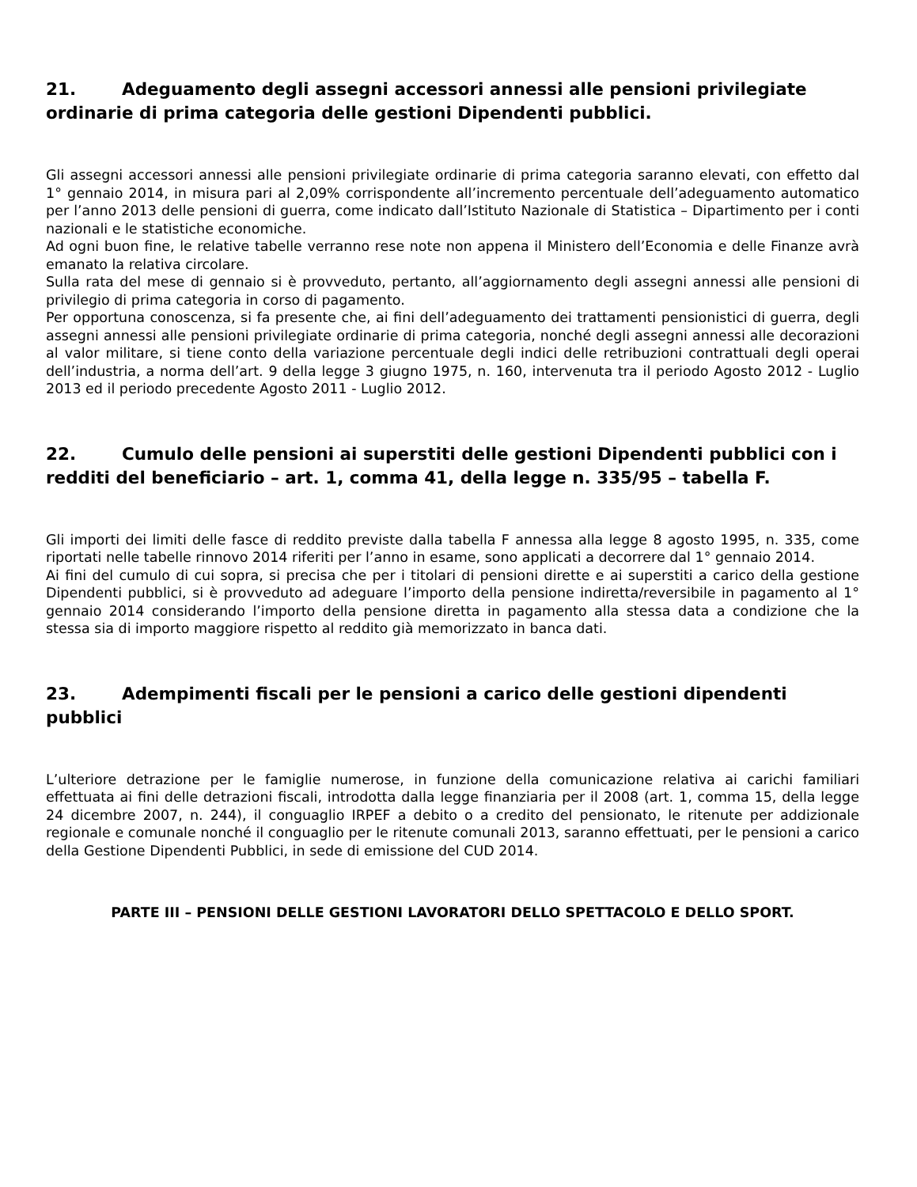21. Adeguamento degli assegni accessori annessi alle pensioni privilegiate ordinarie di prima categoria delle gestioni Dipendenti pubblici.
Gli assegni accessori annessi alle pensioni privilegiate ordinarie di prima categoria saranno elevati, con effetto dal 1° gennaio 2014, in misura pari al 2,09% corrispondente all’incremento percentuale dell’adeguamento automatico per l’anno 2013 delle pensioni di guerra, come indicato dall’Istituto Nazionale di Statistica – Dipartimento per i conti nazionali e le statistiche economiche.
Ad ogni buon fine, le relative tabelle verranno rese note non appena il Ministero dell’Economia e delle Finanze avrà emanato la relativa circolare.
Sulla rata del mese di gennaio si è provveduto, pertanto, all’aggiornamento degli assegni annessi alle pensioni di privilegio di prima categoria in corso di pagamento.
Per opportuna conoscenza, si fa presente che, ai fini dell’adeguamento dei trattamenti pensionistici di guerra, degli assegni annessi alle pensioni privilegiate ordinarie di prima categoria, nonché degli assegni annessi alle decorazioni al valor militare, si tiene conto della variazione percentuale degli indici delle retribuzioni contrattuali degli operai dell’industria, a norma dell’art. 9 della legge 3 giugno 1975, n. 160, intervenuta tra il periodo Agosto 2012 - Luglio 2013 ed il periodo precedente Agosto 2011 - Luglio 2012.
22. Cumulo delle pensioni ai superstiti delle gestioni Dipendenti pubblici con i redditi del beneficiario – art. 1, comma 41, della legge n. 335/95 – tabella F.
Gli importi dei limiti delle fasce di reddito previste dalla tabella F annessa alla legge 8 agosto 1995, n. 335, come riportati nelle tabelle rinnovo 2014 riferiti per l’anno in esame, sono applicati a decorrere dal 1° gennaio 2014.
Ai fini del cumulo di cui sopra, si precisa che per i titolari di pensioni dirette e ai superstiti a carico della gestione Dipendenti pubblici, si è provveduto ad adeguare l’importo della pensione indiretta/reversibile in pagamento al 1° gennaio 2014 considerando l’importo della pensione diretta in pagamento alla stessa data a condizione che la stessa sia di importo maggiore rispetto al reddito già memorizzato in banca dati.
23. Adempimenti fiscali per le pensioni a carico delle gestioni dipendenti pubblici
L’ulteriore detrazione per le famiglie numerose, in funzione della comunicazione relativa ai carichi familiari effettuata ai fini delle detrazioni fiscali, introdotta dalla legge finanziaria per il 2008 (art. 1, comma 15, della legge 24 dicembre 2007, n. 244), il conguaglio IRPEF a debito o a credito del pensionato, le ritenute per addizionale regionale e comunale nonché il conguaglio per le ritenute comunali 2013, saranno effettuati, per le pensioni a carico della Gestione Dipendenti Pubblici, in sede di emissione del CUD 2014.
PARTE III – PENSIONI DELLE GESTIONI LAVORATORI DELLO SPETTACOLO E DELLO SPORT.